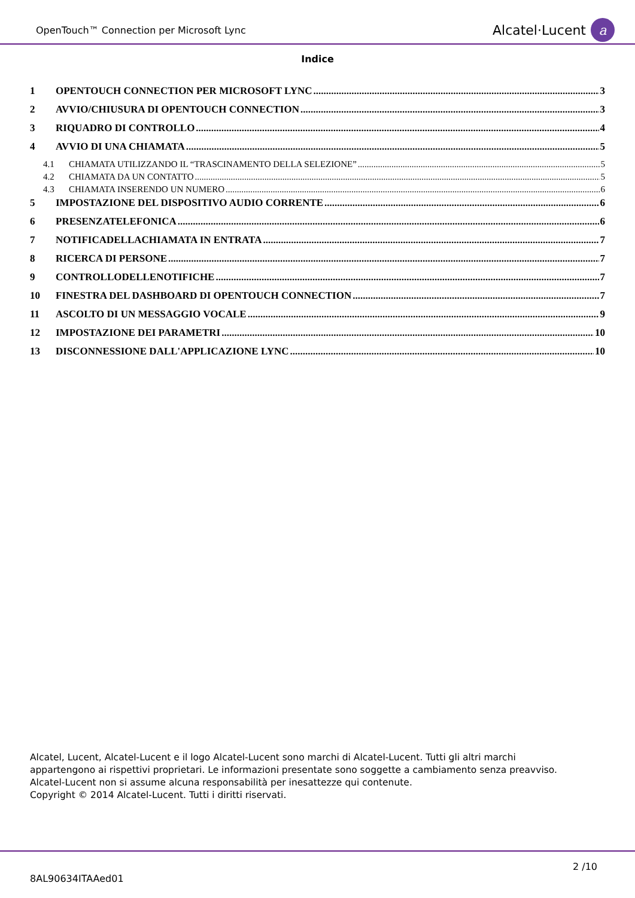OpenTouch™ Connection per Microsoft Lync Alcatel·Lucent a
Indice
1 OPENTOUCH CONNECTION PER MICROSOFT LYNC 3
2 AVVIO/CHIUSURA DI OPENTOUCH CONNECTION 3
3 RIQUADRO DI CONTROLLO 4
4 AVVIO DI UNA CHIAMATA 5
4.1 CHIAMATA UTILIZZANDO IL “TRASCINAMENTO DELLA SELEZIONE” 5
4.2 CHIAMATA DA UN CONTATTO 5
4.3 CHIAMATA INSERENDO UN NUMERO 6
5 IMPOSTAZIONE DEL DISPOSITIVO AUDIO CORRENTE 6
6 PRESENZATELEFONICA 6
7 NOTIFICADELLACHIAMATA IN ENTRATA 7
8 RICERCA DI PERSONE 7
9 CONTROLLODELLENOTIFICHE 7
10 FINESTRA DEL DASHBOARD DI OPENTOUCH CONNECTION 7
11 ASCOLTO DI UN MESSAGGIO VOCALE 9
12 IMPOSTAZIONE DEI PARAMETRI 10
13 DISCONNESSIONE DALL'APPLICAZIONE LYNC 10
Alcatel, Lucent, Alcatel-Lucent e il logo Alcatel-Lucent sono marchi di Alcatel-Lucent. Tutti gli altri marchi
appartengono ai rispettivi proprietari. Le informazioni presentate sono soggette a cambiamento senza preavviso.
Alcatel-Lucent non si assume alcuna responsabilità per inesattezze qui contenute.
Copyright © 2014 Alcatel-Lucent. Tutti i diritti riservati.
2 /10
8AL90634ITAAed01